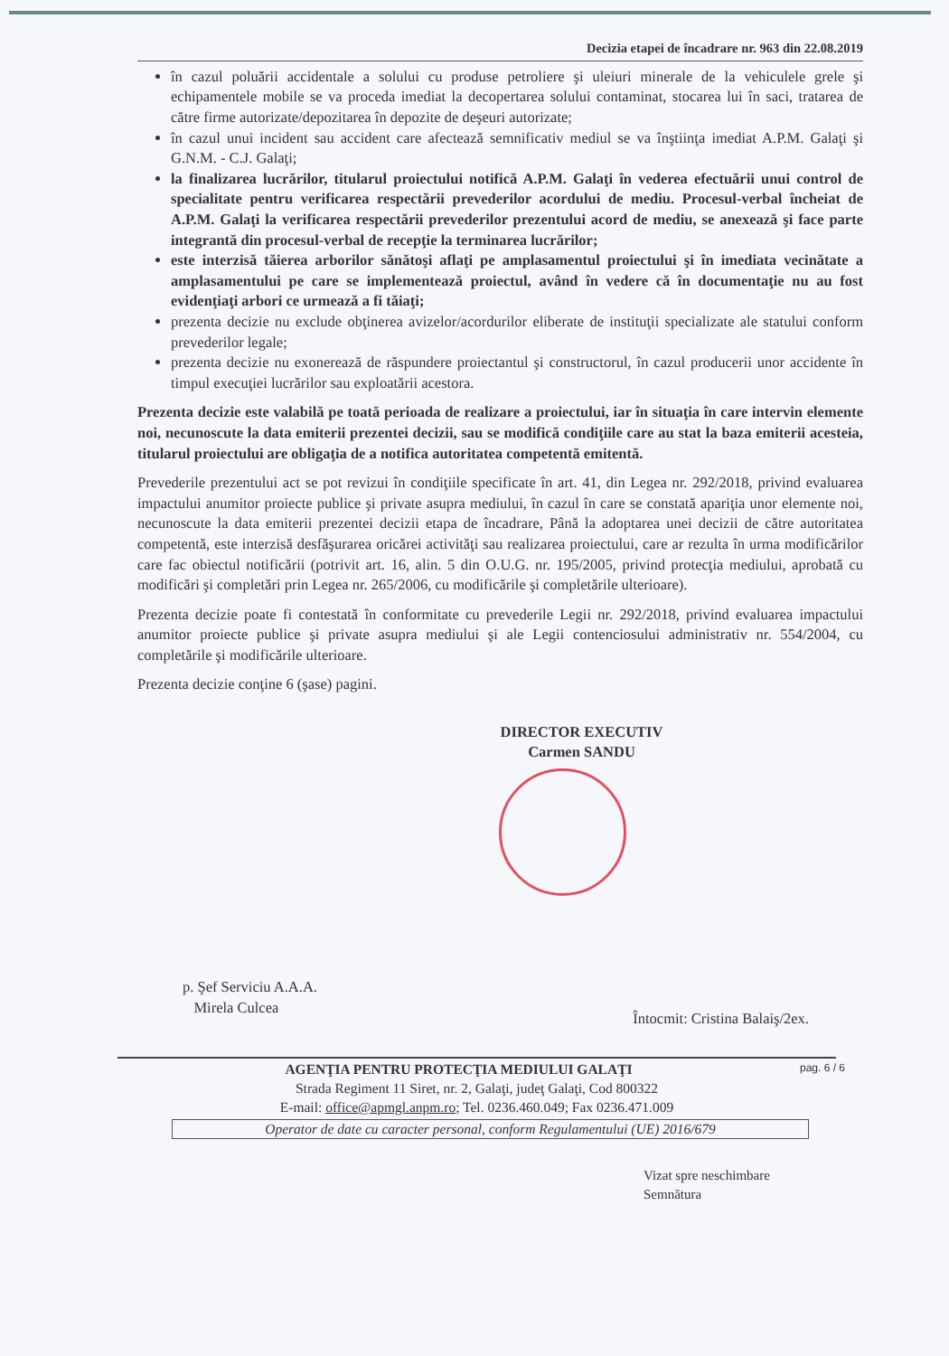Decizia etapei de încadrare nr. 963 din 22.08.2019
în cazul poluării accidentale a solului cu produse petroliere şi uleiuri minerale de la vehiculele grele şi echipamentele mobile se va proceda imediat la decopertarea solului contaminat, stocarea lui în saci, tratarea de către firme autorizate/depozitarea în depozite de deşeuri autorizate;
în cazul unui incident sau accident care afectează semnificativ mediul se va înştiinţa imediat A.P.M. Galaţi şi G.N.M. - C.J. Galaţi;
la finalizarea lucrărilor, titularul proiectului notifică A.P.M. Galaţi în vederea efectuării unui control de specialitate pentru verificarea respectării prevederilor acordului de mediu. Procesul-verbal încheiat de A.P.M. Galaţi la verificarea respectării prevederilor prezentului acord de mediu, se anexează şi face parte integrantă din procesul-verbal de recepţie la terminarea lucrărilor;
este interzisă tăierea arborilor sănătoşi aflaţi pe amplasamentul proiectului şi în imediata vecinătate a amplasamentului pe care se implementează proiectul, având în vedere că în documentaţie nu au fost evidenţiaţi arbori ce urmează a fi tăiaţi;
prezenta decizie nu exclude obţinerea avizelor/acordurilor eliberate de instituţii specializate ale statului conform prevederilor legale;
prezenta decizie nu exonerează de răspundere proiectantul şi constructorul, în cazul producerii unor accidente în timpul execuţiei lucrărilor sau exploatării acestora.
Prezenta decizie este valabilă pe toată perioada de realizare a proiectului, iar în situaţia în care intervin elemente noi, necunoscute la data emiterii prezentei decizii, sau se modifică condiţiile care au stat la baza emiterii acesteia, titularul proiectului are obligaţia de a notifica autoritatea competentă emitentă.
Prevederile prezentului act se pot revizui în condiţiile specificate în art. 41, din Legea nr. 292/2018, privind evaluarea impactului anumitor proiecte publice şi private asupra mediului, în cazul în care se constată apariţia unor elemente noi, necunoscute la data emiterii prezentei decizii etapa de încadrare, Până la adoptarea unei decizii de către autoritatea competentă, este interzisă desfăşurarea oricărei activităţi sau realizarea proiectului, care ar rezulta în urma modificărilor care fac obiectul notificării (potrivit art. 16, alin. 5 din O.U.G. nr. 195/2005, privind protecţia mediului, aprobată cu modificări şi completări prin Legea nr. 265/2006, cu modificările şi completările ulterioare).
Prezenta decizie poate fi contestată în conformitate cu prevederile Legii nr. 292/2018, privind evaluarea impactului anumitor proiecte publice şi private asupra mediului şi ale Legii contenciosului administrativ nr. 554/2004, cu completările şi modificările ulterioare.
Prezenta decizie conţine 6 (şase) pagini.
DIRECTOR EXECUTIV
Carmen SANDU
p. Şef Serviciu A.A.A.
Mirela Culcea
Întocmit: Cristina Balaiş/2ex.
pag. 6 / 6 AGENŢIA PENTRU PROTECŢIA MEDIULUI GALAŢI
Strada Regiment 11 Siret, nr. 2, Galaţi, judeţ Galaţi, Cod 800322
E-mail: office@apmgl.anpm.ro; Tel. 0236.460.049; Fax 0236.471.009
Operator de date cu caracter personal, conform Regulamentului (UE) 2016/679
Vizat spre neschimbare
Semnătura